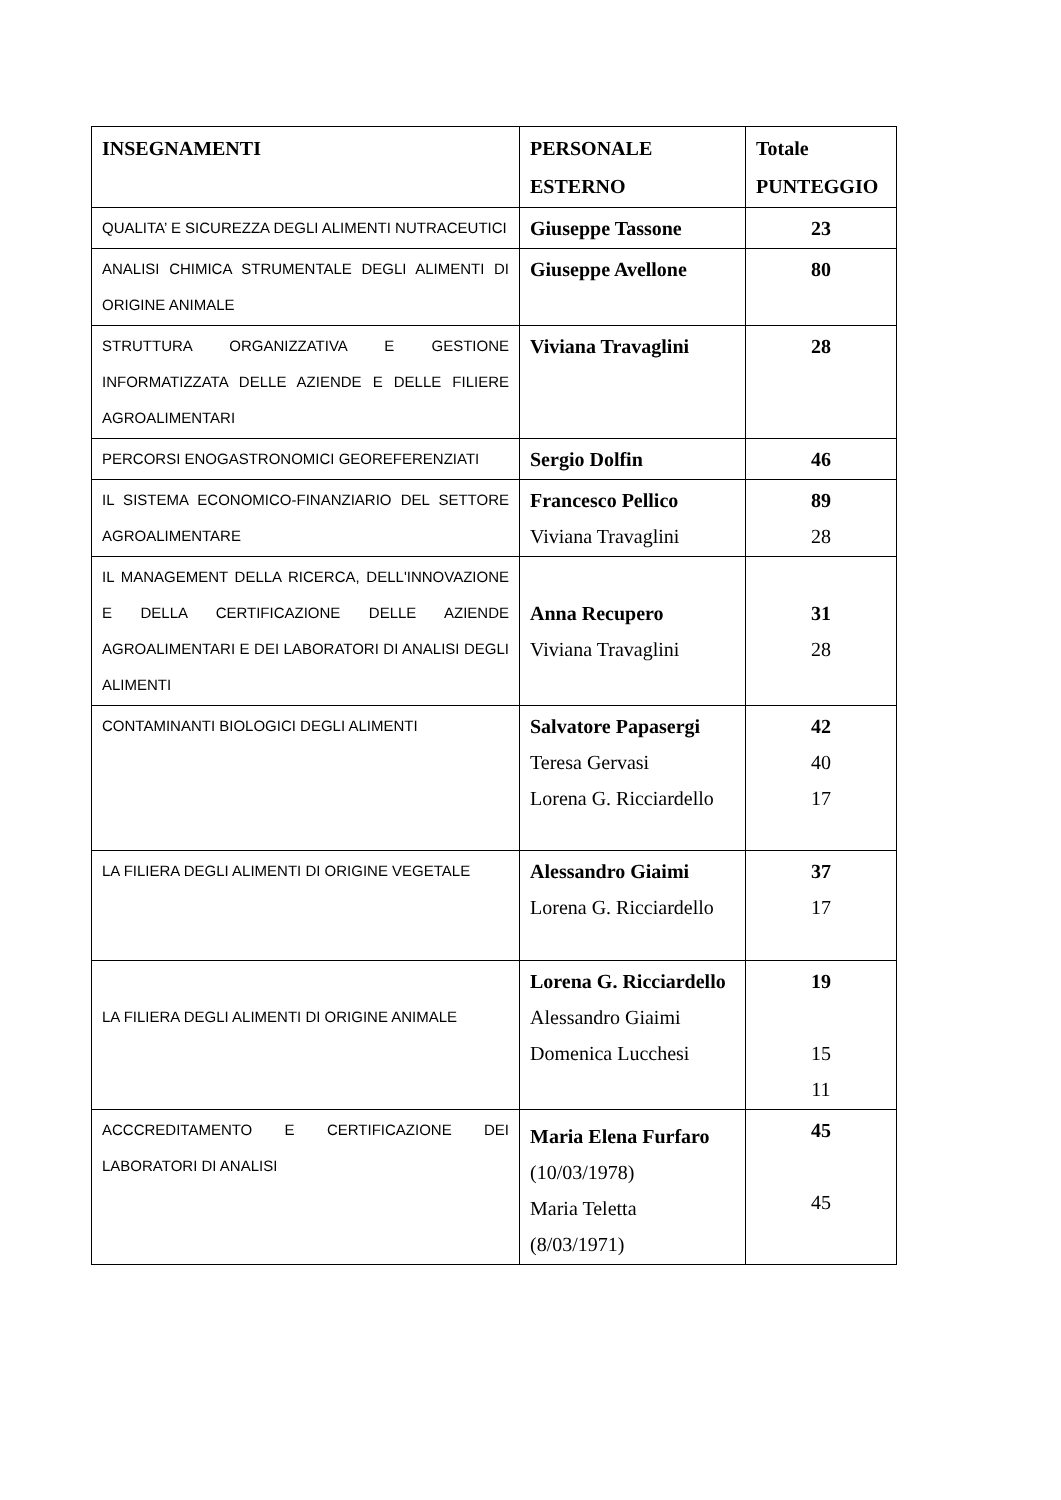| INSEGNAMENTI | PERSONALE ESTERNO | Totale PUNTEGGIO |
| --- | --- | --- |
| QUALITA’ E SICUREZZA DEGLI ALIMENTI NUTRACEUTICI | Giuseppe Tassone | 23 |
| ANALISI CHIMICA STRUMENTALE DEGLI ALIMENTI DI ORIGINE ANIMALE | Giuseppe Avellone | 80 |
| STRUTTURA ORGANIZZATIVA E GESTIONE INFORMATIZZATA DELLE AZIENDE E DELLE FILIERE AGROALIMENTARI | Viviana Travaglini | 28 |
| PERCORSI ENOGASTRONOMICI GEOREFERENZIATI | Sergio Dolfin | 46 |
| IL SISTEMA ECONOMICO-FINANZIARIO DEL SETTORE AGROALIMENTARE | Francesco Pellico Viviana Travaglini | 89 28 |
| IL MANAGEMENT DELLA RICERCA, DELL'INNOVAZIONE E DELLA CERTIFICAZIONE DELLE AZIENDE AGROALIMENTARI E DEI LABORATORI DI ANALISI DEGLI ALIMENTI | Anna Recupero Viviana Travaglini | 31 28 |
| CONTAMINANTI BIOLOGICI DEGLI ALIMENTI | Salvatore Papasergi Teresa Gervasi Lorena G. Ricciardello | 42 40 17 |
| LA FILIERA DEGLI ALIMENTI DI ORIGINE VEGETALE | Alessandro Giaimi Lorena G. Ricciardello | 37 17 |
| LA FILIERA DEGLI ALIMENTI DI ORIGINE ANIMALE | Lorena G. Ricciardello Alessandro Giaimi Domenica Lucchesi | 19 15 11 |
| ACCCREDITAMENTO E CERTIFICAZIONE DEI LABORATORI DI ANALISI | Maria Elena Furfaro (10/03/1978) Maria Teletta (8/03/1971) | 45 45 |